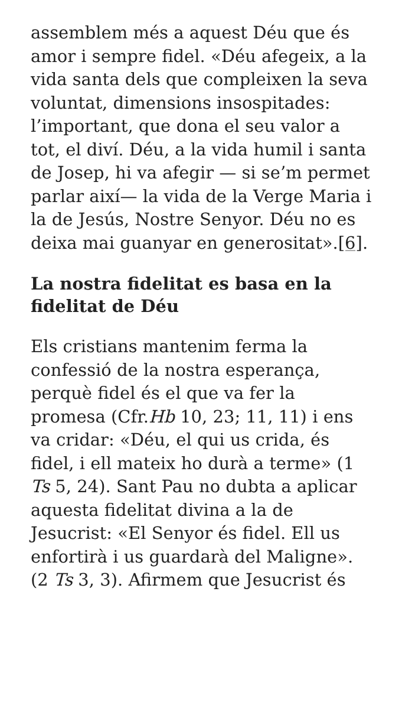assemblem més a aquest Déu que és amor i sempre fidel. «Déu afegeix, a la vida santa dels que compleixen la seva voluntat, dimensions insospitades: l’important, que dona el seu valor a tot, el diví. Déu, a la vida humil i santa de Josep, hi va afegir — si se’m permet parlar així— la vida de la Verge Maria i la de Jesús, Nostre Senyor. Déu no es deixa mai guanyar en generositat».[6].
La nostra fidelitat es basa en la fidelitat de Déu
Els cristians mantenim ferma la confessió de la nostra esperança, perquè fidel és el que va fer la promesa (Cfr.Hb 10, 23; 11, 11) i ens va cridar: «Déu, el qui us crida, és fidel, i ell mateix ho durà a terme» (1 Ts 5, 24). Sant Pau no dubta a aplicar aquesta fidelitat divina a la de Jesucrist: «El Senyor és fidel. Ell us enfortirà i us guardarà del Maligne». (2 Ts 3, 3). Afirmem que Jesucrist és